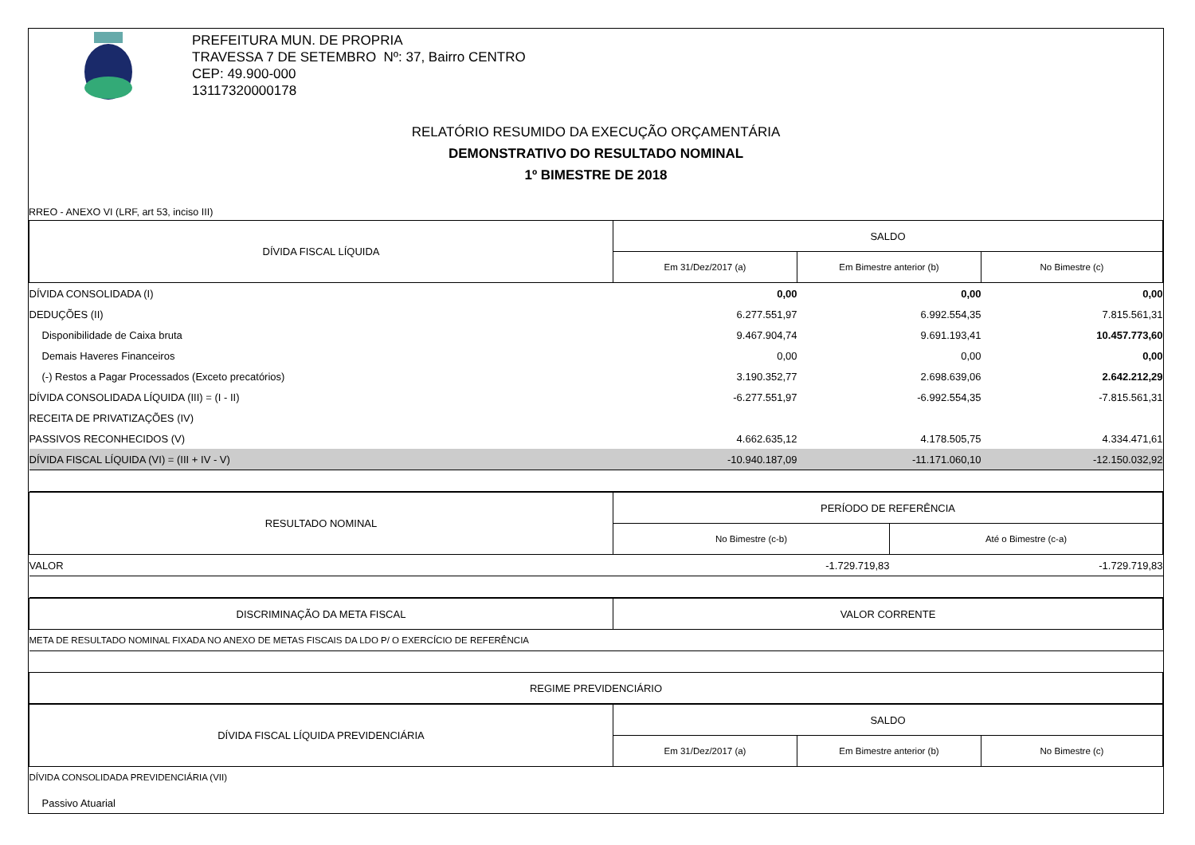PREFEITURA MUN. DE PROPRIA
TRAVESSA 7 DE SETEMBRO Nº: 37, Bairro CENTRO
CEP: 49.900-000
13117320000178
RELATÓRIO RESUMIDO DA EXECUÇÃO ORÇAMENTÁRIA
DEMONSTRATIVO DO RESULTADO NOMINAL
1º BIMESTRE DE 2018
RREO - ANEXO VI (LRF, art 53, inciso III)
| DÍVIDA FISCAL LÍQUIDA | SALDO | | |
| --- | --- | --- | --- |
| | Em 31/Dez/2017 (a) | Em Bimestre anterior (b) | No Bimestre (c) |
| DÍVIDA CONSOLIDADA (I) | 0,00 | 0,00 | 0,00 |
| DEDUÇÕES (II) | 6.277.551,97 | 6.992.554,35 | 7.815.561,31 |
| Disponibilidade de Caixa bruta | 9.467.904,74 | 9.691.193,41 | 10.457.773,60 |
| Demais Haveres Financeiros | 0,00 | 0,00 | 0,00 |
| (-) Restos a Pagar Processados (Exceto precatórios) | 3.190.352,77 | 2.698.639,06 | 2.642.212,29 |
| DÍVIDA CONSOLIDADA LÍQUIDA (III) = (I - II) | -6.277.551,97 | -6.992.554,35 | -7.815.561,31 |
| RECEITA DE PRIVATIZAÇÕES (IV) | | | |
| PASSIVOS RECONHECIDOS (V) | 4.662.635,12 | 4.178.505,75 | 4.334.471,61 |
| DÍVIDA FISCAL LÍQUIDA (VI) = (III + IV - V) | -10.940.187,09 | -11.171.060,10 | -12.150.032,92 |
| RESULTADO NOMINAL | PERÍODO DE REFERÊNCIA | |
| --- | --- | --- |
| | No Bimestre (c-b) | Até o Bimestre (c-a) |
| VALOR | -1.729.719,83 | -1.729.719,83 |
| DISCRIMINAÇÃO DA META FISCAL | VALOR CORRENTE |
| --- | --- |
| META DE RESULTADO NOMINAL FIXADA NO ANEXO DE METAS FISCAIS DA LDO P/ O EXERCÍCIO DE REFERÊNCIA | |
| REGIME PREVIDENCIÁRIO | |
| DÍVIDA FISCAL LÍQUIDA PREVIDENCIÁRIA | SALDO | | |
| --- | --- | --- | --- |
| | Em 31/Dez/2017 (a) | Em Bimestre anterior (b) | No Bimestre (c) |
| DÍVIDA CONSOLIDADA PREVIDENCIÁRIA (VII) | | | |
| Passivo Atuarial | | | |